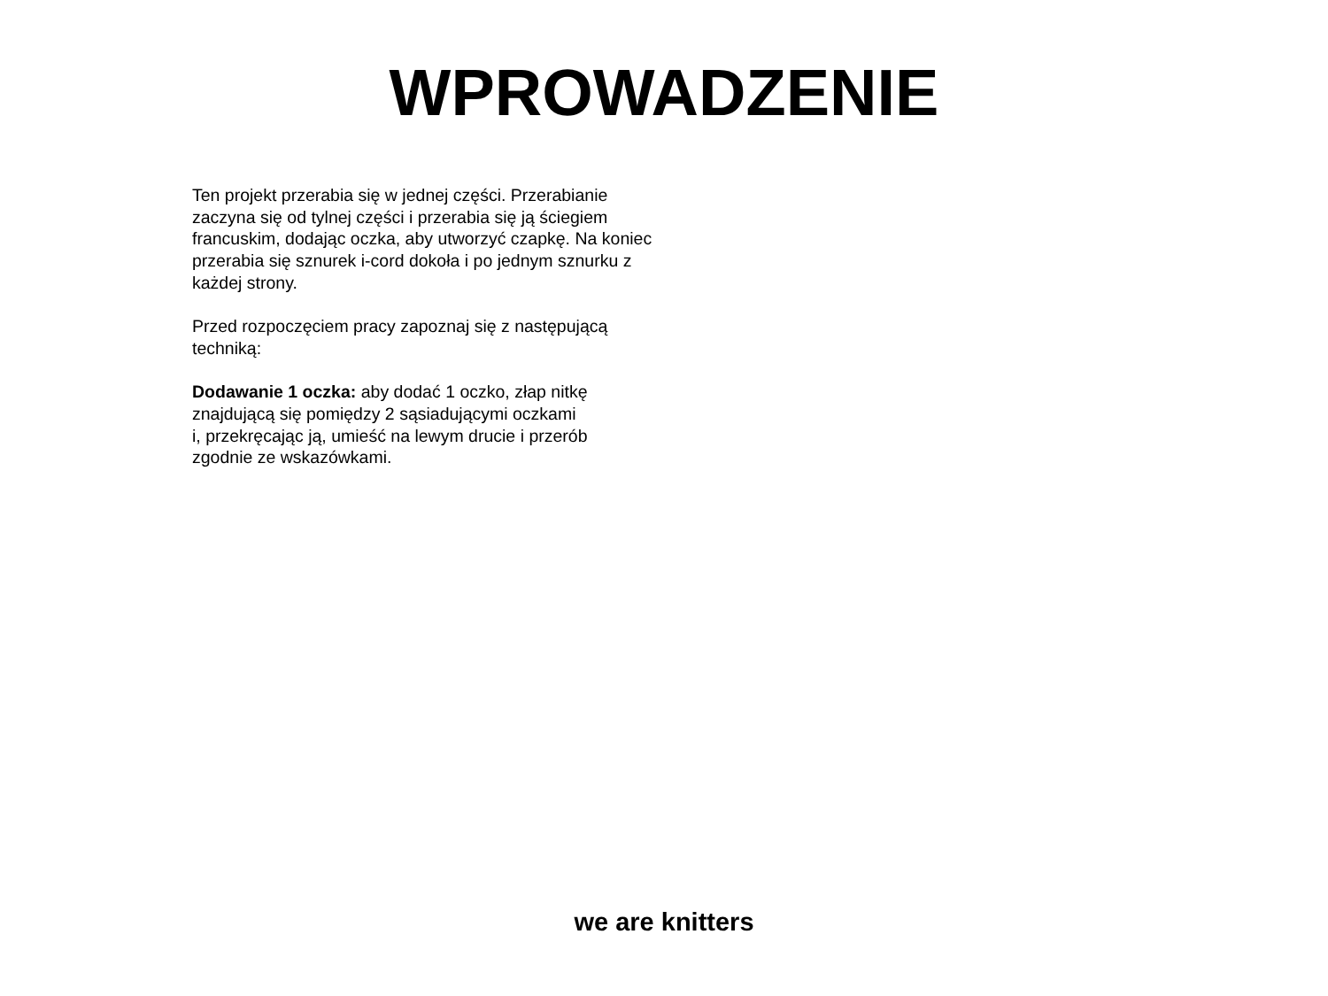WPROWADZENIE
Ten projekt przerabia się w jednej części. Przerabianie zaczyna się od tylnej części i przerabia się ją ściegiem francuskim, dodając oczka, aby utworzyć czapkę. Na koniec przerabia się sznurek i-cord dokoła i po jednym sznurku z każdej strony.
Przed rozpoczęciem pracy zapoznaj się z następującą techniką:
Dodawanie 1 oczka: aby dodać 1 oczko, złap nitkę znajdującą się pomiędzy 2 sąsiadującymi oczkami
i, przekręcając ją, umieść na lewym drucie i przerób zgodnie ze wskazówkami.
we are knitters